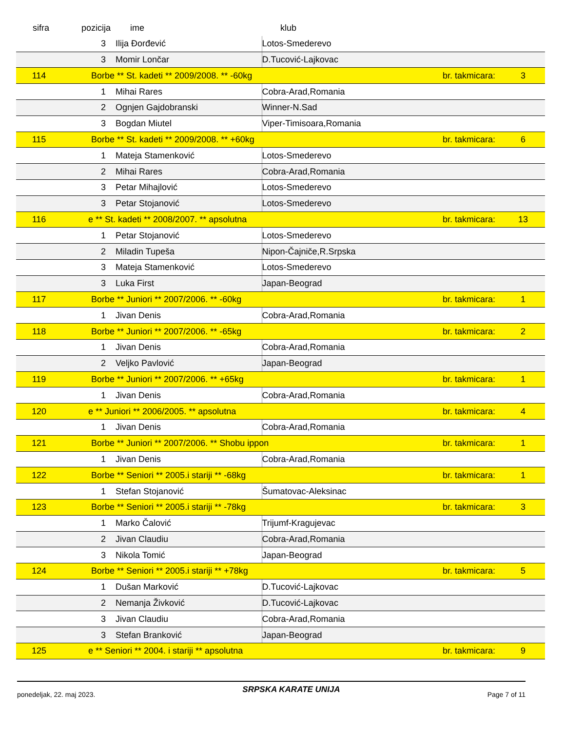| sifra | pozicija | ime | klub | | |
| --- | --- | --- | --- | --- | --- |
| | 3 | Ilija Đorđević | Lotos-Smederevo | | |
| | 3 | Momir Lončar | D.Tucović-Lajkovac | | |
| 114 | Borbe ** St. kadeti ** 2009/2008. ** -60kg | | | br. takmicara: | 3 |
| | 1 | Mihai Rares | Cobra-Arad,Romania | | |
| | 2 | Ognjen Gajdobranski | Winner-N.Sad | | |
| | 3 | Bogdan Miutel | Viper-Timisoara,Romania | | |
| 115 | Borbe ** St. kadeti ** 2009/2008. ** +60kg | | | br. takmicara: | 6 |
| | 1 | Mateja Stamenković | Lotos-Smederevo | | |
| | 2 | Mihai Rares | Cobra-Arad,Romania | | |
| | 3 | Petar Mihajlović | Lotos-Smederevo | | |
| | 3 | Petar Stojanović | Lotos-Smederevo | | |
| 116 | e ** St. kadeti ** 2008/2007. ** apsolutna | | | br. takmicara: | 13 |
| | 1 | Petar Stojanović | Lotos-Smederevo | | |
| | 2 | Miladin Tupeša | Nipon-Čajniče,R.Srpska | | |
| | 3 | Mateja Stamenković | Lotos-Smederevo | | |
| | 3 | Luka First | Japan-Beograd | | |
| 117 | Borbe ** Juniori ** 2007/2006. ** -60kg | | | br. takmicara: | 1 |
| | 1 | Jivan Denis | Cobra-Arad,Romania | | |
| 118 | Borbe ** Juniori ** 2007/2006. ** -65kg | | | br. takmicara: | 2 |
| | 1 | Jivan Denis | Cobra-Arad,Romania | | |
| | 2 | Veljko Pavlović | Japan-Beograd | | |
| 119 | Borbe ** Juniori ** 2007/2006. ** +65kg | | | br. takmicara: | 1 |
| | 1 | Jivan Denis | Cobra-Arad,Romania | | |
| 120 | e ** Juniori ** 2006/2005. ** apsolutna | | | br. takmicara: | 4 |
| | 1 | Jivan Denis | Cobra-Arad,Romania | | |
| 121 | Borbe ** Juniori ** 2007/2006. ** Shobu ippon | | | br. takmicara: | 1 |
| | 1 | Jivan Denis | Cobra-Arad,Romania | | |
| 122 | Borbe ** Seniori ** 2005.i stariji ** -68kg | | | br. takmicara: | 1 |
| | 1 | Stefan Stojanović | Šumatovac-Aleksinac | | |
| 123 | Borbe ** Seniori ** 2005.i stariji ** -78kg | | | br. takmicara: | 3 |
| | 1 | Marko Čalović | Trijumf-Kragujevac | | |
| | 2 | Jivan Claudiu | Cobra-Arad,Romania | | |
| | 3 | Nikola Tomić | Japan-Beograd | | |
| 124 | Borbe ** Seniori ** 2005.i stariji ** +78kg | | | br. takmicara: | 5 |
| | 1 | Dušan Marković | D.Tucović-Lajkovac | | |
| | 2 | Nemanja Živković | D.Tucović-Lajkovac | | |
| | 3 | Jivan Claudiu | Cobra-Arad,Romania | | |
| | 3 | Stefan Branković | Japan-Beograd | | |
| 125 | e ** Seniori ** 2004. i stariji ** apsolutna | | | br. takmicara: | 9 |
ponedeljak, 22. maj 2023. SRPSKA KARATE UNIJA Page 7 of 11